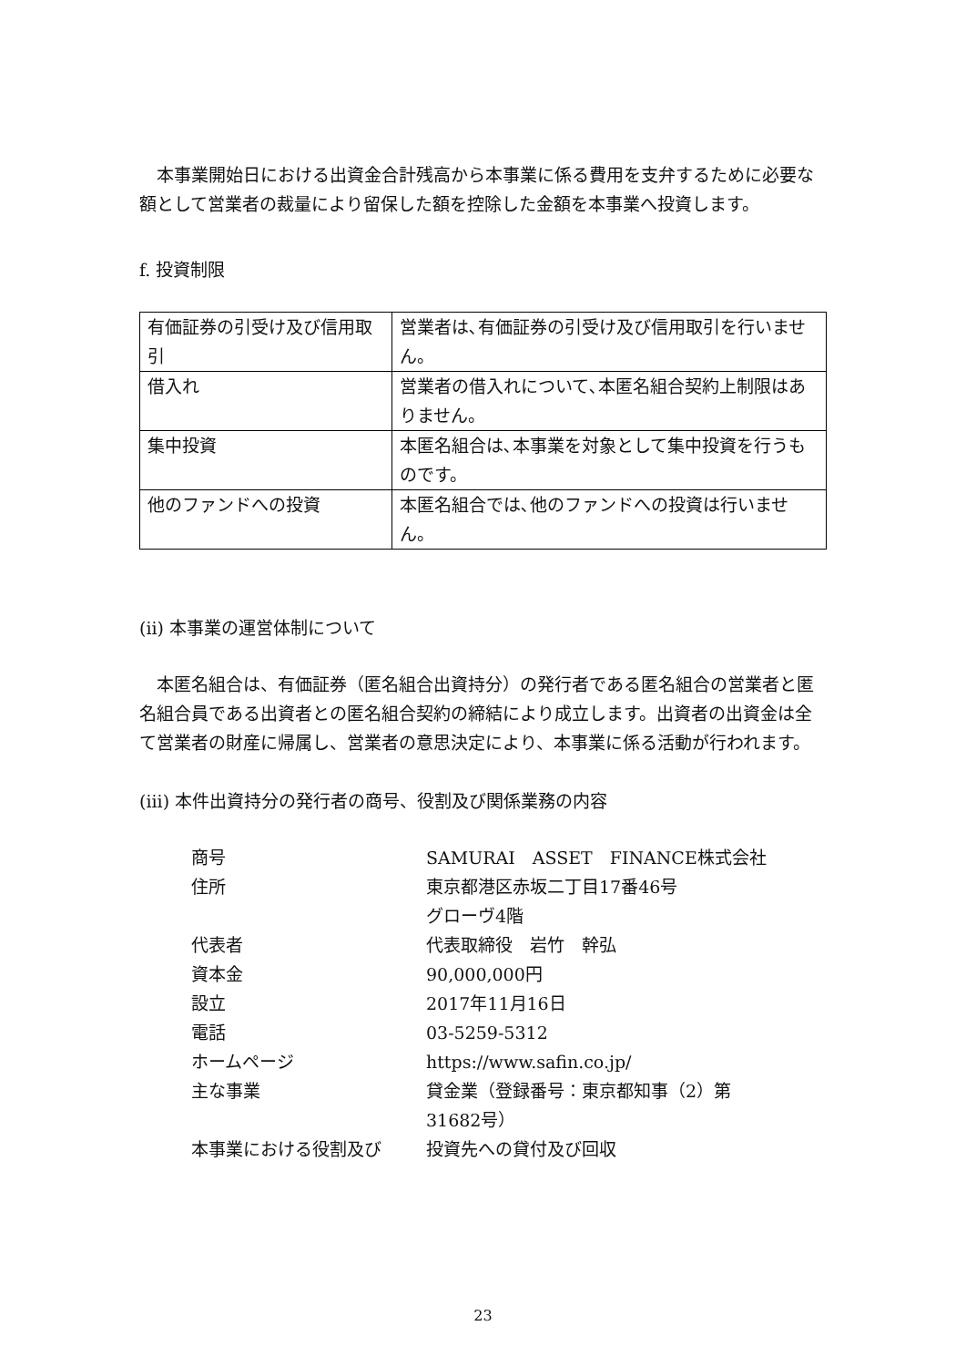本事業開始日における出資金合計残高から本事業に係る費用を支弁するために必要な額として営業者の裁量により留保した額を控除した金額を本事業へ投資します。
f. 投資制限
| 有価証券の引受け及び信用取引 | 営業者は､有価証券の引受け及び信用取引を行いません。 |
| 借入れ | 営業者の借入れについて､本匿名組合契約上制限はありません。 |
| 集中投資 | 本匿名組合は､本事業を対象として集中投資を行うものです。 |
| 他のファンドへの投資 | 本匿名組合では､他のファンドへの投資は行いません。 |
(ii) 本事業の運営体制について
本匿名組合は、有価証券（匿名組合出資持分）の発行者である匿名組合の営業者と匿名組合員である出資者との匿名組合契約の締結により成立します。出資者の出資金は全て営業者の財産に帰属し、営業者の意思決定により、本事業に係る活動が行われます。
(iii) 本件出資持分の発行者の商号、役割及び関係業務の内容
| 商号 | SAMURAI ASSET FINANCE株式会社 |
| 住所 | 東京都港区赤坂二丁目17番46号 グローヴ4階 |
| 代表者 | 代表取締役 岩竹 幹弘 |
| 資本金 | 90,000,000円 |
| 設立 | 2017年11月16日 |
| 電話 | 03-5259-5312 |
| ホームページ | https://www.safin.co.jp/ |
| 主な事業 | 貸金業（登録番号：東京都知事（2）第 31682号） |
| 本事業における役割及び | 投資先への貸付及び回収 |
23